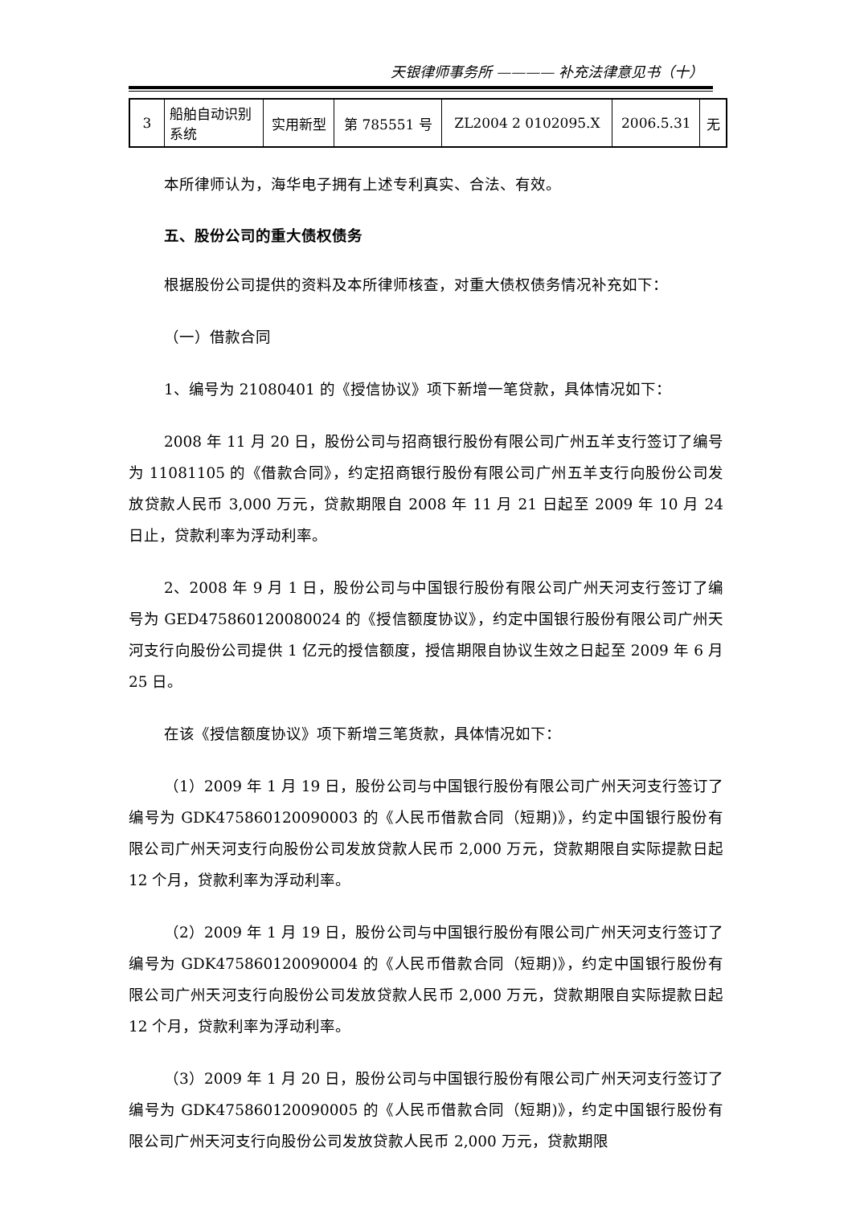天银律师事务所 ———— 补充法律意见书（十）
| 3 | 船舶自动识别系统 | 实用新型 | 第 785551 号 | ZL2004 2 0102095.X | 2006.5.31 | 无 |
本所律师认为，海华电子拥有上述专利真实、合法、有效。
五、股份公司的重大债权债务
根据股份公司提供的资料及本所律师核查，对重大债权债务情况补充如下：
（一）借款合同
1、编号为 21080401 的《授信协议》项下新增一笔贷款，具体情况如下：
2008 年 11 月 20 日，股份公司与招商银行股份有限公司广州五羊支行签订了编号为 11081105 的《借款合同》，约定招商银行股份有限公司广州五羊支行向股份公司发放贷款人民币 3,000 万元，贷款期限自 2008 年 11 月 21 日起至 2009 年 10 月 24 日止，贷款利率为浮动利率。
2、2008 年 9 月 1 日，股份公司与中国银行股份有限公司广州天河支行签订了编号为 GED475860120080024 的《授信额度协议》，约定中国银行股份有限公司广州天河支行向股份公司提供 1 亿元的授信额度，授信期限自协议生效之日起至 2009 年 6 月 25 日。
在该《授信额度协议》项下新增三笔货款，具体情况如下：
（1）2009 年 1 月 19 日，股份公司与中国银行股份有限公司广州天河支行签订了编号为 GDK475860120090003 的《人民币借款合同（短期)》，约定中国银行股份有限公司广州天河支行向股份公司发放贷款人民币 2,000 万元，贷款期限自实际提款日起 12 个月，贷款利率为浮动利率。
（2）2009 年 1 月 19 日，股份公司与中国银行股份有限公司广州天河支行签订了编号为 GDK475860120090004 的《人民币借款合同（短期)》，约定中国银行股份有限公司广州天河支行向股份公司发放贷款人民币 2,000 万元，贷款期限自实际提款日起 12 个月，贷款利率为浮动利率。
（3）2009 年 1 月 20 日，股份公司与中国银行股份有限公司广州天河支行签订了编号为 GDK475860120090005 的《人民币借款合同（短期)》，约定中国银行股份有限公司广州天河支行向股份公司发放贷款人民币 2,000 万元，贷款期限